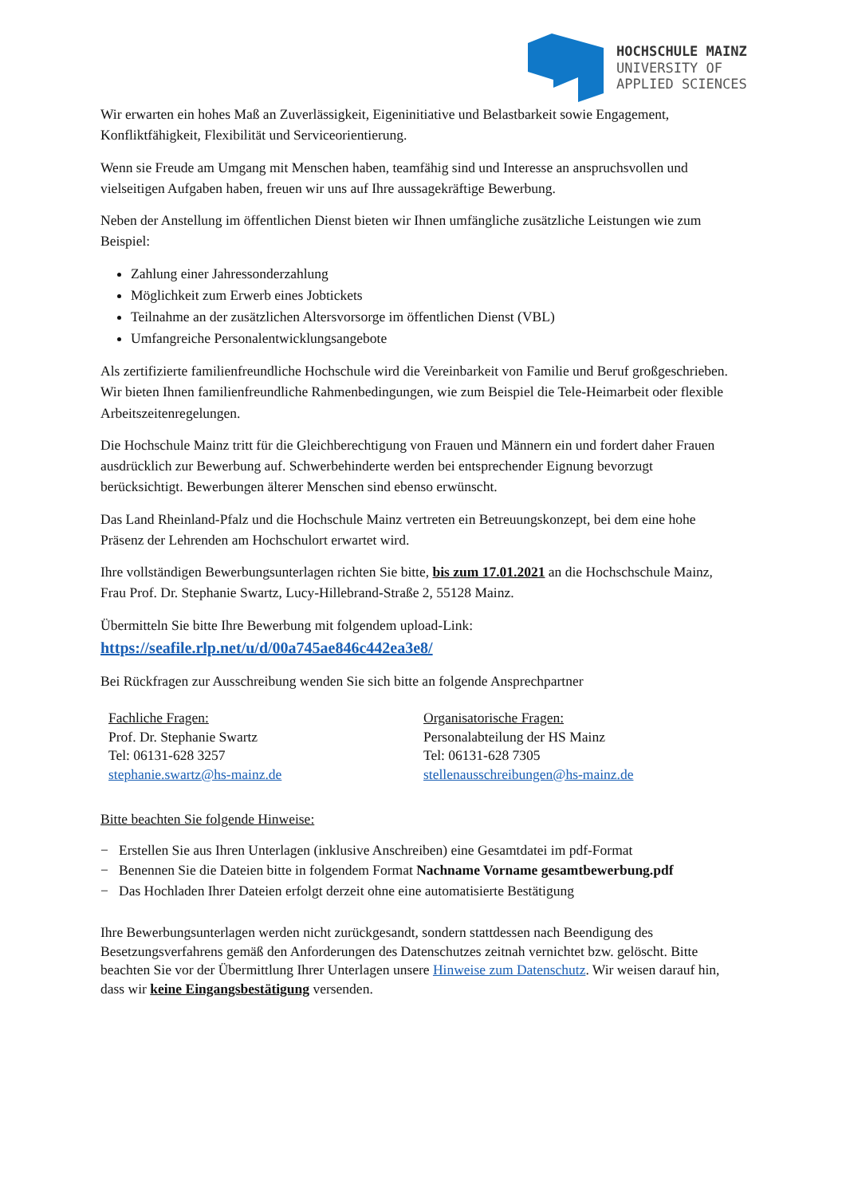HOCHSCHULE MAINZ
UNIVERSITY OF
APPLIED SCIENCES
Wir erwarten ein hohes Maß an Zuverlässigkeit, Eigeninitiative und Belastbarkeit sowie Engagement, Konfliktfähigkeit, Flexibilität und Serviceorientierung.
Wenn sie Freude am Umgang mit Menschen haben, teamfähig sind und Interesse an anspruchsvollen und vielseitigen Aufgaben haben, freuen wir uns auf Ihre aussagekräftige Bewerbung.
Neben der Anstellung im öffentlichen Dienst bieten wir Ihnen umfängliche zusätzliche Leistungen wie zum Beispiel:
Zahlung einer Jahressonderzahlung
Möglichkeit zum Erwerb eines Jobtickets
Teilnahme an der zusätzlichen Altersvorsorge im öffentlichen Dienst (VBL)
Umfangreiche Personalentwicklungsangebote
Als zertifizierte familienfreundliche Hochschule wird die Vereinbarkeit von Familie und Beruf großgeschrieben. Wir bieten Ihnen familienfreundliche Rahmenbedingungen, wie zum Beispiel die Tele-Heimarbeit oder flexible Arbeitszeitenregelungen.
Die Hochschule Mainz tritt für die Gleichberechtigung von Frauen und Männern ein und fordert daher Frauen ausdrücklich zur Bewerbung auf. Schwerbehinderte werden bei entsprechender Eignung bevorzugt berücksichtigt. Bewerbungen älterer Menschen sind ebenso erwünscht.
Das Land Rheinland-Pfalz und die Hochschule Mainz vertreten ein Betreuungskonzept, bei dem eine hohe Präsenz der Lehrenden am Hochschulort erwartet wird.
Ihre vollständigen Bewerbungsunterlagen richten Sie bitte, bis zum 17.01.2021 an die Hochschschule Mainz, Frau Prof. Dr. Stephanie Swartz, Lucy-Hillebrand-Straße 2, 55128 Mainz.
Übermitteln Sie bitte Ihre Bewerbung mit folgendem upload-Link:
https://seafile.rlp.net/u/d/00a745ae846c442ea3e8/
Bei Rückfragen zur Ausschreibung wenden Sie sich bitte an folgende Ansprechpartner
Fachliche Fragen:
Prof. Dr. Stephanie Swartz
Tel: 06131-628 3257
stephanie.swartz@hs-mainz.de
Organisatorische Fragen:
Personalabteilung der HS Mainz
Tel: 06131-628 7305
stellenausschreibungen@hs-mainz.de
Bitte beachten Sie folgende Hinweise:
− Erstellen Sie aus Ihren Unterlagen (inklusive Anschreiben) eine Gesamtdatei im pdf-Format
− Benennen Sie die Dateien bitte in folgendem Format Nachname Vorname gesamtbewerbung.pdf
− Das Hochladen Ihrer Dateien erfolgt derzeit ohne eine automatisierte Bestätigung
Ihre Bewerbungsunterlagen werden nicht zurückgesandt, sondern stattdessen nach Beendigung des Besetzungsverfahrens gemäß den Anforderungen des Datenschutzes zeitnah vernichtet bzw. gelöscht. Bitte beachten Sie vor der Übermittlung Ihrer Unterlagen unsere Hinweise zum Datenschutz. Wir weisen darauf hin, dass wir keine Eingangsbestätigung versenden.